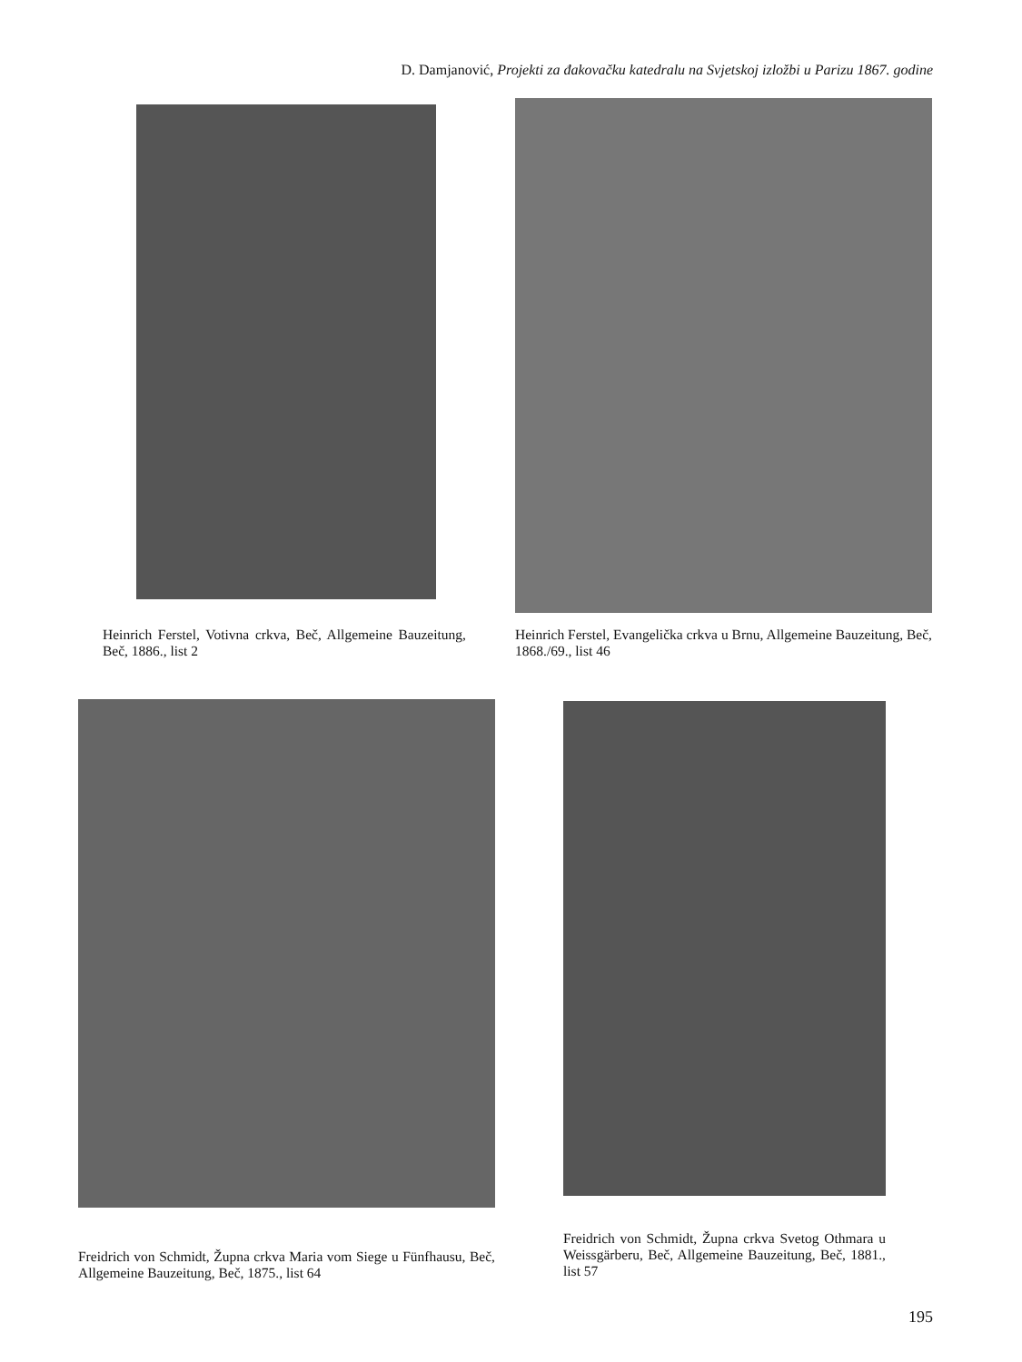D. Damjanović, Projekti za đakovačku katedralu na Svjetskoj izložbi u Parizu 1867. godine
Heinrich Ferstel, Votivna crkva, Beč, Allgemeine Bauzeitung, Beč, 1886., list 2
Heinrich Ferstel, Evangelička crkva u Brnu, Allgemeine Bauzeitung, Beč, 1868./69., list 46
Freidrich von Schmidt, Župna crkva Maria vom Siege u Fünfhausu, Beč, Allgemeine Bauzeitung, Beč, 1875., list 64
Freidrich von Schmidt, Župna crkva Svetog Othmara u Weissgärberu, Beč, Allgemeine Bauzeitung, Beč, 1881., list 57
195